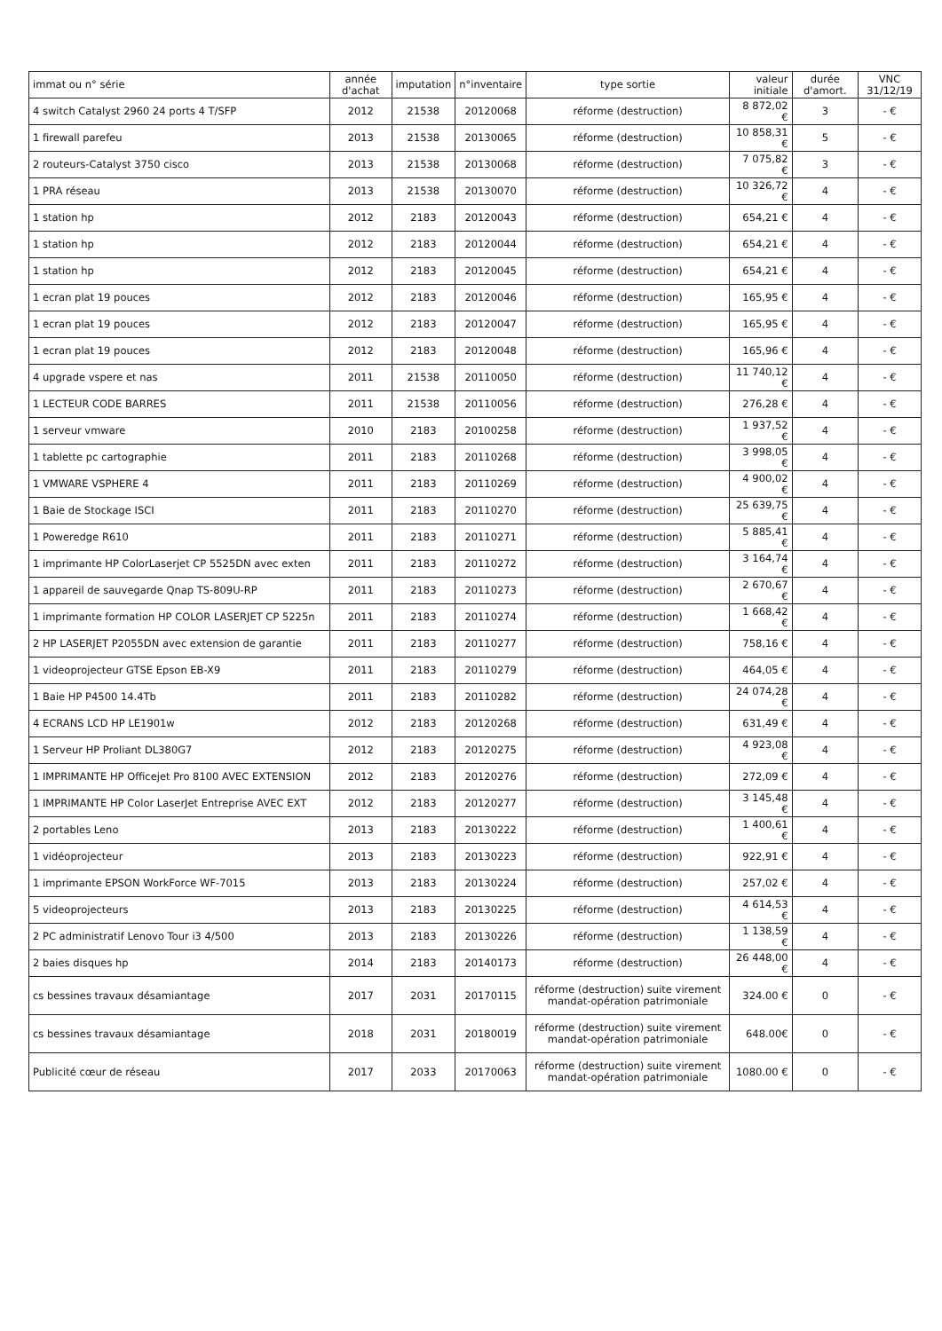| immat ou n° série | année d'achat | imputation | n°inventaire | type sortie | valeur initiale | durée d'amort. | VNC 31/12/19 |
| --- | --- | --- | --- | --- | --- | --- | --- |
| 4 switch Catalyst 2960 24 ports 4 T/SFP | 2012 | 21538 | 20120068 | réforme (destruction) | 8 872,02 € | 3 | - € |
| 1 firewall parefeu | 2013 | 21538 | 20130065 | réforme (destruction) | 10 858,31 € | 5 | - € |
| 2 routeurs-Catalyst 3750 cisco | 2013 | 21538 | 20130068 | réforme (destruction) | 7 075,82 € | 3 | - € |
| 1 PRA réseau | 2013 | 21538 | 20130070 | réforme (destruction) | 10 326,72 € | 4 | - € |
| 1 station hp | 2012 | 2183 | 20120043 | réforme (destruction) | 654,21 € | 4 | - € |
| 1 station hp | 2012 | 2183 | 20120044 | réforme (destruction) | 654,21 € | 4 | - € |
| 1 station hp | 2012 | 2183 | 20120045 | réforme (destruction) | 654,21 € | 4 | - € |
| 1 ecran plat 19 pouces | 2012 | 2183 | 20120046 | réforme (destruction) | 165,95 € | 4 | - € |
| 1 ecran plat 19 pouces | 2012 | 2183 | 20120047 | réforme (destruction) | 165,95 € | 4 | - € |
| 1 ecran plat 19 pouces | 2012 | 2183 | 20120048 | réforme (destruction) | 165,96 € | 4 | - € |
| 4 upgrade vspere et nas | 2011 | 21538 | 20110050 | réforme (destruction) | 11 740,12 € | 4 | - € |
| 1 LECTEUR CODE BARRES | 2011 | 21538 | 20110056 | réforme (destruction) | 276,28 € | 4 | - € |
| 1 serveur vmware | 2010 | 2183 | 20100258 | réforme (destruction) | 1 937,52 € | 4 | - € |
| 1 tablette pc cartographie | 2011 | 2183 | 20110268 | réforme (destruction) | 3 998,05 € | 4 | - € |
| 1 VMWARE VSPHERE 4 | 2011 | 2183 | 20110269 | réforme (destruction) | 4 900,02 € | 4 | - € |
| 1 Baie de Stockage ISCI | 2011 | 2183 | 20110270 | réforme (destruction) | 25 639,75 € | 4 | - € |
| 1 Poweredge R610 | 2011 | 2183 | 20110271 | réforme (destruction) | 5 885,41 € | 4 | - € |
| 1 imprimante HP ColorLaserjet CP 5525DN avec exten | 2011 | 2183 | 20110272 | réforme (destruction) | 3 164,74 € | 4 | - € |
| 1 appareil de sauvegarde Qnap TS-809U-RP | 2011 | 2183 | 20110273 | réforme (destruction) | 2 670,67 € | 4 | - € |
| 1 imprimante formation HP COLOR LASERJET CP 5225n | 2011 | 2183 | 20110274 | réforme (destruction) | 1 668,42 € | 4 | - € |
| 2 HP LASERJET P2055DN avec extension de garantie | 2011 | 2183 | 20110277 | réforme (destruction) | 758,16 € | 4 | - € |
| 1 videoprojecteur GTSE Epson EB-X9 | 2011 | 2183 | 20110279 | réforme (destruction) | 464,05 € | 4 | - € |
| 1 Baie HP P4500 14.4Tb | 2011 | 2183 | 20110282 | réforme (destruction) | 24 074,28 € | 4 | - € |
| 4 ECRANS LCD HP LE1901w | 2012 | 2183 | 20120268 | réforme (destruction) | 631,49 € | 4 | - € |
| 1 Serveur HP Proliant DL380G7 | 2012 | 2183 | 20120275 | réforme (destruction) | 4 923,08 € | 4 | - € |
| 1 IMPRIMANTE HP Officejet Pro 8100 AVEC EXTENSION | 2012 | 2183 | 20120276 | réforme (destruction) | 272,09 € | 4 | - € |
| 1 IMPRIMANTE HP Color LaserJet Entreprise AVEC EXT | 2012 | 2183 | 20120277 | réforme (destruction) | 3 145,48 € | 4 | - € |
| 2 portables Leno | 2013 | 2183 | 20130222 | réforme (destruction) | 1 400,61 € | 4 | - € |
| 1 vidéoprojecteur | 2013 | 2183 | 20130223 | réforme (destruction) | 922,91 € | 4 | - € |
| 1 imprimante EPSON WorkForce WF-7015 | 2013 | 2183 | 20130224 | réforme (destruction) | 257,02 € | 4 | - € |
| 5 videoprojecteurs | 2013 | 2183 | 20130225 | réforme (destruction) | 4 614,53 € | 4 | - € |
| 2 PC administratif Lenovo Tour i3 4/500 | 2013 | 2183 | 20130226 | réforme (destruction) | 1 138,59 € | 4 | - € |
| 2 baies disques hp | 2014 | 2183 | 20140173 | réforme (destruction) | 26 448,00 € | 4 | - € |
| cs bessines travaux désamiantage | 2017 | 2031 | 20170115 | réforme (destruction) suite virement mandat-opération patrimoniale | 324.00 € | 0 | - € |
| cs bessines travaux désamiantage | 2018 | 2031 | 20180019 | réforme (destruction) suite virement mandat-opération patrimoniale | 648.00€ | 0 | - € |
| Publicité cœur de réseau | 2017 | 2033 | 20170063 | réforme (destruction) suite virement mandat-opération patrimoniale | 1080.00 € | 0 | - € |